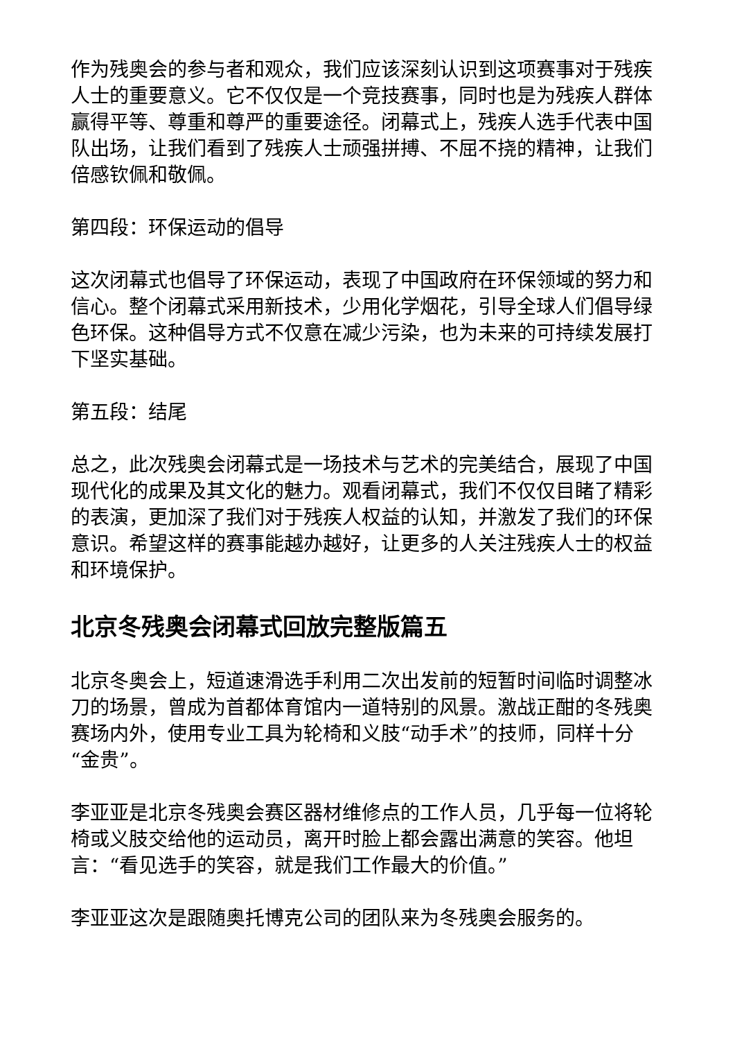作为残奥会的参与者和观众，我们应该深刻认识到这项赛事对于残疾人士的重要意义。它不仅仅是一个竞技赛事，同时也是为残疾人群体赢得平等、尊重和尊严的重要途径。闭幕式上，残疾人选手代表中国队出场，让我们看到了残疾人士顽强拼搏、不屈不挠的精神，让我们倍感钦佩和敬佩。
第四段：环保运动的倡导
这次闭幕式也倡导了环保运动，表现了中国政府在环保领域的努力和信心。整个闭幕式采用新技术，少用化学烟花，引导全球人们倡导绿色环保。这种倡导方式不仅意在减少污染，也为未来的可持续发展打下坚实基础。
第五段：结尾
总之，此次残奥会闭幕式是一场技术与艺术的完美结合，展现了中国现代化的成果及其文化的魅力。观看闭幕式，我们不仅仅目睹了精彩的表演，更加深了我们对于残疾人权益的认知，并激发了我们的环保意识。希望这样的赛事能越办越好，让更多的人关注残疾人士的权益和环境保护。
北京冬残奥会闭幕式回放完整版篇五
北京冬奥会上，短道速滑选手利用二次出发前的短暂时间临时调整冰刀的场景，曾成为首都体育馆内一道特别的风景。激战正酣的冬残奥赛场内外，使用专业工具为轮椅和义肢“动手术”的技师，同样十分“金贵”。
李亚亚是北京冬残奥会赛区器材维修点的工作人员，几乎每一位将轮椅或义肢交给他的运动员，离开时脸上都会露出满意的笑容。他坦言：“看见选手的笑容，就是我们工作最大的价值。”
李亚亚这次是跟随奥托博克公司的团队来为冬残奥会服务的。